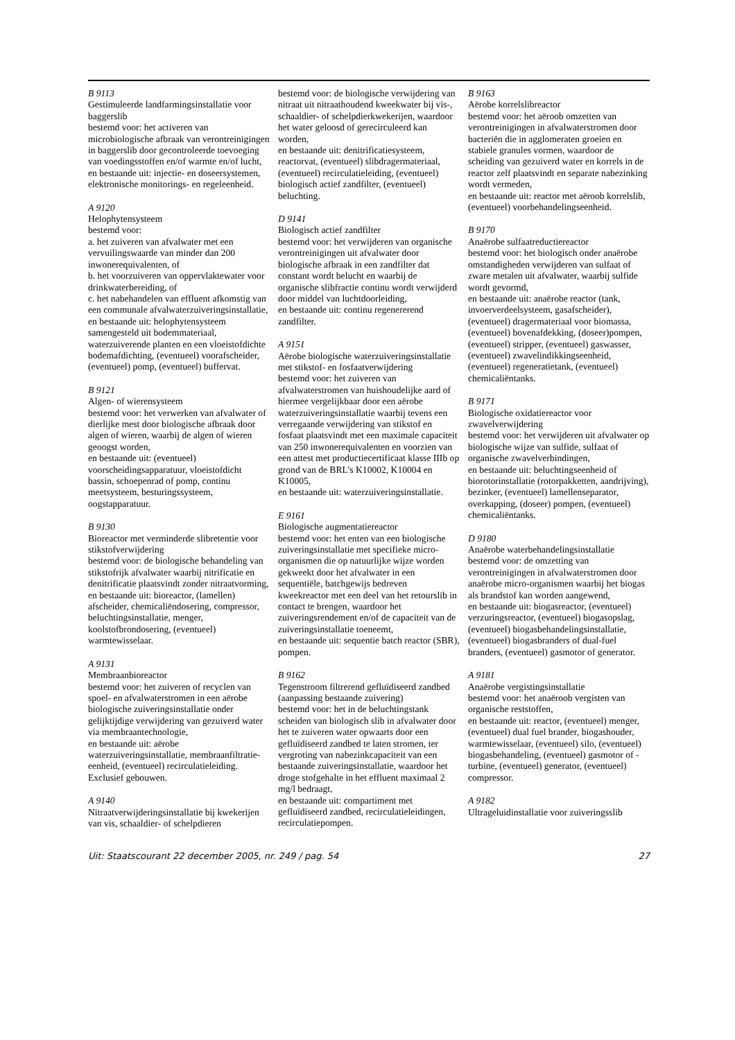B 9113
Gestimuleerde landfarmingsinstallatie voor baggerslib
bestemd voor: het activeren van microbiologische afbraak van verontreinigingen in baggerslib door gecontroleerde toevoeging van voedingsstoffen en/of warmte en/of lucht,
en bestaande uit: injectie- en doseersystemen, elektronische monitorings- en regeleenheid.
A 9120
Helophytensysteem
bestemd voor:
a. het zuiveren van afvalwater met een vervuilingswaarde van minder dan 200 inwonerequivalenten, of
b. het voorzuiveren van oppervlaktewater voor drinkwaterbereiding, of
c. het nabehandelen van effluent afkomstig van een communale afvalwaterzuiveringsinstallatie,
en bestaande uit: helophytensysteem samengesteld uit bodemmateriaal, waterzuiverende planten en een vloeistofdichte bodemafdichting, (eventueel) voorafscheider, (eventueel) pomp, (eventueel) buffervat.
B 9121
Algen- of wierensysteem
bestemd voor: het verwerken van afvalwater of dierlijke mest door biologische afbraak door algen of wieren, waarbij de algen of wieren geoogst worden,
en bestaande uit: (eventueel) voorscheidingsapparatuur, vloeistofdicht bassin, schoepenrad of pomp, continu meetsysteem, besturingssysteem, oogstapparatuur.
B 9130
Bioreactor met verminderde slibretentie voor stikstofverwijdering
bestemd voor: de biologische behandeling van stikstofrijk afvalwater waarbij nitrificatie en denitrificatie plaatsvindt zonder nitraatvorming,
en bestaande uit: bioreactor, (lamellen) afscheider, chemicaliëndosering, compressor, beluchtingsinstallatie, menger, koolstofbrondosering, (eventueel) warmtewisselaar.
A 9131
Membraanbioreactor
bestemd voor: het zuiveren of recyclen van spoel- en afvalwaterstromen in een aërobe biologische zuiveringsinstallatie onder gelijktijdige verwijdering van gezuiverd water via membraantechnologie,
en bestaande uit: aërobe waterzuiveringsinstallatie, membraanfiltratie-eenheid, (eventueel) recirculatieleiding.
Exclusief gebouwen.
A 9140
Nitraatverwijderingsinstallatie bij kwekerijen van vis, schaaldier- of schelpdieren
bestemd voor: de biologische verwijdering van nitraat uit nitraathoudend kweekwater bij vis-, schaaldier- of schelpdierkwekerijen, waardoor het water geloosd of gerecirculeerd kan worden,
en bestaande uit: denitrificatiesysteem, reactorvat, (eventueel) slibdragermateriaal, (eventueel) recirculatieleiding, (eventueel) biologisch actief zandfilter, (eventueel) beluchting.
D 9141
Biologisch actief zandfilter
bestemd voor: het verwijderen van organische verontreinigingen uit afvalwater door biologische afbraak in een zandfilter dat constant wordt belucht en waarbij de organische slibfractie continu wordt verwijderd door middel van luchtdoorleiding,
en bestaande uit: continu regenererend zandfilter.
A 9151
Aërobe biologische waterzuiveringsinstallatie met stikstof- en fosfaatverwijdering
bestemd voor: het zuiveren van afvalwaterstromen van huishoudelijke aard of hiermee vergelijkbaar door een aërobe waterzuiveringsinstallatie waarbij tevens een verregaande verwijdering van stikstof en fosfaat plaatsvindt met een maximale capaciteit van 250 inwonerequivalenten en voorzien van een attest met productiecertificaat klasse IIIb op grond van de BRL’s K10002, K10004 en K10005,
en bestaande uit: waterzuiveringsinstallatie.
E 9161
Biologische augmentatiereactor
bestemd voor: het enten van een biologische zuiveringsinstallatie met specifieke micro-organismen die op natuurlijke wijze worden gekweekt door het afvalwater in een sequentiële, batchgewijs bedreven kweekreactor met een deel van het retourslib in contact te brengen, waardoor het zuiveringsrendement en/of de capaciteit van de zuiveringsinstallatie toeneemt,
en bestaande uit: sequentie batch reactor (SBR), pompen.
B 9162
Tegenstroom filtrerend gefluïdiseerd zandbed (aanpassing bestaande zuivering)
bestemd voor: het in de beluchtingstank scheiden van biologisch slib in afvalwater door het te zuiveren water opwaarts door een gefluïdiseerd zandbed te laten stromen, ter vergroting van nabezinkcapaciteit van een bestaande zuiveringsinstallatie, waardoor het droge stofgehalte in het effluent maximaal 2 mg/l bedraagt,
en bestaande uit: compartiment met gefluïdiseerd zandbed, recirculatieleidingen, recirculatiepompen.
B 9163
Aërobe korrelslibreactor
bestemd voor: het aëroob omzetten van verontreinigingen in afvalwaterstromen door bacteriën die in agglomeraten groeien en stabiele granules vormen, waardoor de scheiding van gezuiverd water en korrels in de reactor zelf plaatsvindt en separate nabezinking wordt vermeden,
en bestaande uit: reactor met aëroob korrelslib, (eventueel) voorbehandelingseenheid.
B 9170
Anaërobe sulfaatreductiereactor
bestemd voor: het biologisch onder anaërobe omstandigheden verwijderen van sulfaat of zware metalen uit afvalwater, waarbij sulfide wordt gevormd,
en bestaande uit: anaërobe reactor (tank, invoerverdeelsysteem, gasafscheider), (eventueel) dragermateriaal voor biomassa, (eventueel) bovenafdekking, (doseer)pompen, (eventueel) stripper, (eventueel) gaswasser, (eventueel) zwavelindikkingseenheid, (eventueel) regeneratietank, (eventueel) chemicaliëntanks.
B 9171
Biologische oxidatiereactor voor zwavelverwijdering
bestemd voor: het verwijderen uit afvalwater op biologische wijze van sulfide, sulfaat of organische zwavelverbindingen,
en bestaande uit: beluchtingseenheid of biorotorinstallatie (rotorpakketten, aandrijving), bezinker, (eventueel) lamellenseparator, overkapping, (doseer) pompen, (eventueel) chemicaliëntanks.
D 9180
Anaërobe waterbehandelingsinstallatie
bestemd voor: de omzetting van verontreinigingen in afvalwaterstromen door anaërobe micro-organismen waarbij het biogas als brandstof kan worden aangewend,
en bestaande uit: biogasreactor, (eventueel) verzuringsreactor, (eventueel) biogasopslag, (eventueel) biogasbehandelingsinstallatie, (eventueel) biogasbranders of dual-fuel branders, (eventueel) gasmotor of generator.
A 9181
Anaërobe vergistingsinstallatie
bestemd voor: het anaëroob vergisten van organische reststoffen,
en bestaande uit: reactor, (eventueel) menger, (eventueel) dual fuel brander, biogashouder, warmtewisselaar, (eventueel) silo, (eventueel) biogasbehandeling, (eventueel) gasmotor of -turbine, (eventueel) generator, (eventueel) compressor.
A 9182
Ultrageluidinstallatie voor zuiveringsslib
Uit: Staatscourant 22 december 2005, nr. 249 / pag. 54 27